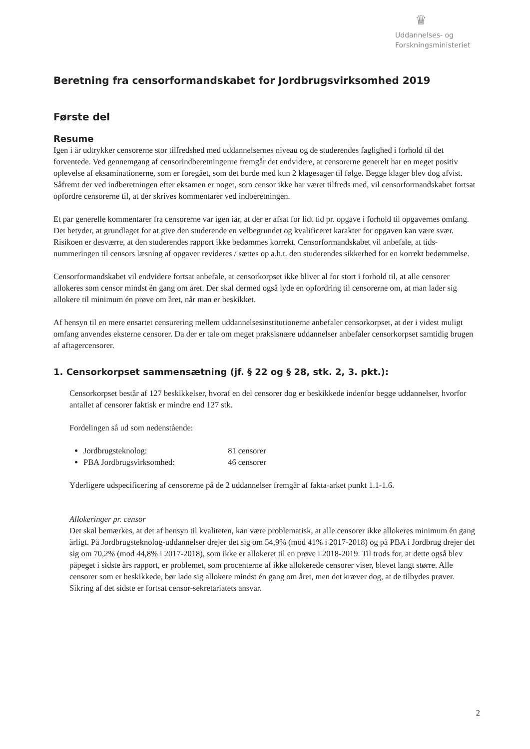♛
Uddannelses- og
Forskningsministeriet
Beretning fra censorformandskabet for Jordbrugsvirksomhed 2019
Første del
Resume
Igen i år udtrykker censorerne stor tilfredshed med uddannelsernes niveau og de studerendes faglighed i forhold til det forventede. Ved gennemgang af censorindberetningerne fremgår det endvidere, at censorerne generelt har en meget positiv oplevelse af eksaminationerne, som er foregået, som det burde med kun 2 klagesager til følge. Begge klager blev dog afvist. Såfremt der ved indberetningen efter eksamen er noget, som censor ikke har været tilfreds med, vil censorformandskabet fortsat opfordre censorerne til, at der skrives kommentarer ved indberetningen.
Et par generelle kommentarer fra censorerne var igen iår, at der er afsat for lidt tid pr. opgave i forhold til opgavernes omfang. Det betyder, at grundlaget for at give den studerende en velbegrundet og kvalificeret karakter for opgaven kan være svær. Risikoen er desværre, at den studerendes rapport ikke bedømmes korrekt. Censorformandskabet vil anbefale, at tids-nummeringen til censors læsning af opgaver revideres / sættes op a.h.t. den studerendes sikkerhed for en korrekt bedømmelse.
Censorformandskabet vil endvidere fortsat anbefale, at censorkorpset ikke bliver al for stort i forhold til, at alle censorer allokeres som censor mindst én gang om året. Der skal dermed også lyde en opfordring til censorerne om, at man lader sig allokere til minimum én prøve om året, når man er beskikket.
Af hensyn til en mere ensartet censurering mellem uddannelsesinstitutionerne anbefaler censorkorpset, at der i videst muligt omfang anvendes eksterne censorer. Da der er tale om meget praksisnære uddannelser anbefaler censorkorpset samtidig brugen af aftagercensorer.
1. Censorkorpset sammensætning (jf. § 22 og § 28, stk. 2, 3. pkt.):
Censorkorpset består af 127 beskikkelser, hvoraf en del censorer dog er beskikkede indenfor begge uddannelser, hvorfor antallet af censorer faktisk er mindre end 127 stk.
Fordelingen så ud som nedenstående:
Jordbrugsteknolog: 81 censorer
PBA Jordbrugsvirksomhed: 46 censorer
Yderligere udspecificering af censorerne på de 2 uddannelser fremgår af fakta-arket punkt 1.1-1.6.
Allokeringer pr. censor
Det skal bemærkes, at det af hensyn til kvaliteten, kan være problematisk, at alle censorer ikke allokeres minimum én gang årligt. På Jordbrugsteknolog-uddannelser drejer det sig om 54,9% (mod 41% i 2017-2018) og på PBA i Jordbrug drejer det sig om 70,2% (mod 44,8% i 2017-2018), som ikke er allokeret til en prøve i 2018-2019. Til trods for, at dette også blev påpeget i sidste års rapport, er problemet, som procenterne af ikke allokerede censorer viser, blevet langt større. Alle censorer som er beskikkede, bør lade sig allokere mindst én gang om året, men det kræver dog, at de tilbydes prøver. Sikring af det sidste er fortsat censor-sekretariatets ansvar.
2